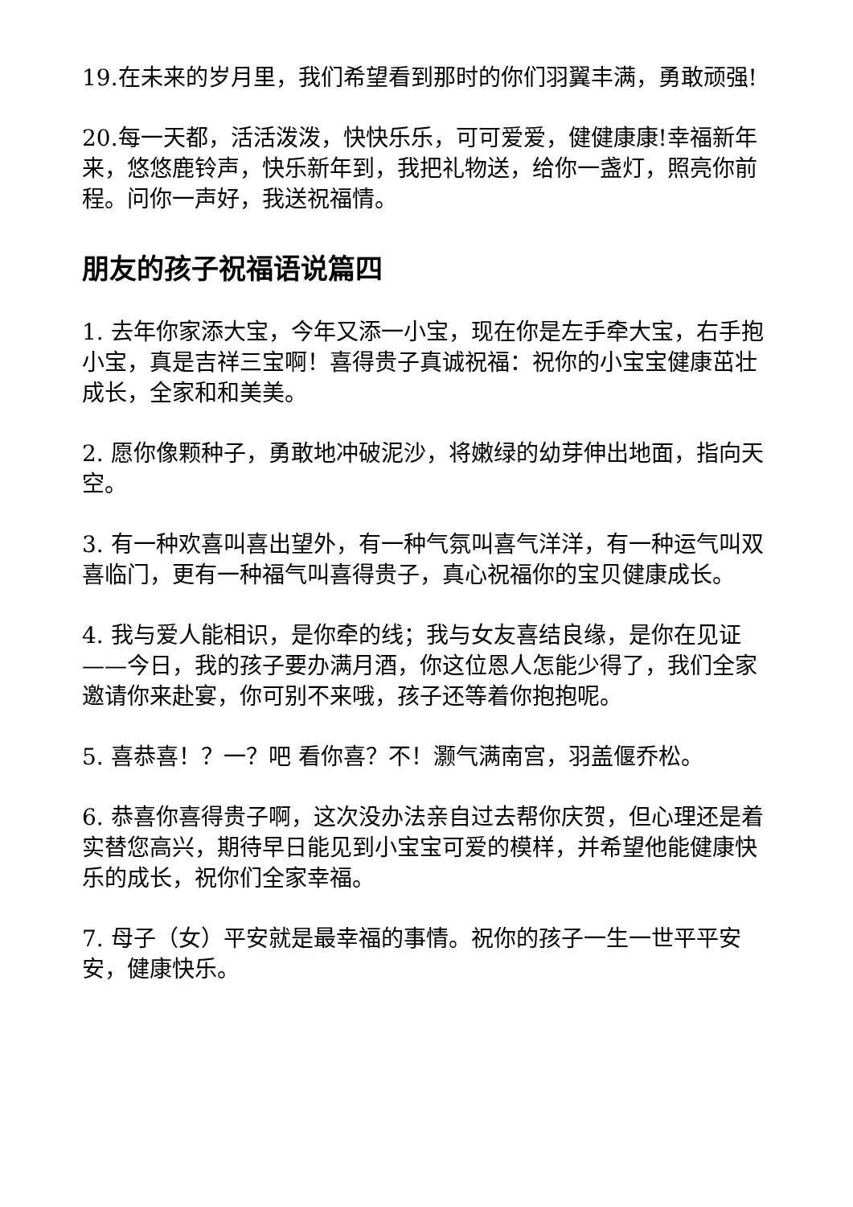19.在未来的岁月里，我们希望看到那时的你们羽翼丰满，勇敢顽强!
20.每一天都，活活泼泼，快快乐乐，可可爱爱，健健康康!幸福新年来，悠悠鹿铃声，快乐新年到，我把礼物送，给你一盏灯，照亮你前程。问你一声好，我送祝福情。
朋友的孩子祝福语说篇四
1. 去年你家添大宝，今年又添一小宝，现在你是左手牵大宝，右手抱小宝，真是吉祥三宝啊！喜得贵子真诚祝福：祝你的小宝宝健康茁壮成长，全家和和美美。
2. 愿你像颗种子，勇敢地冲破泥沙，将嫩绿的幼芽伸出地面，指向天空。
3. 有一种欢喜叫喜出望外，有一种气氛叫喜气洋洋，有一种运气叫双喜临门，更有一种福气叫喜得贵子，真心祝福你的宝贝健康成长。
4. 我与爱人能相识，是你牵的线；我与女友喜结良缘，是你在见证——今日，我的孩子要办满月酒，你这位恩人怎能少得了，我们全家邀请你来赴宴，你可别不来哦，孩子还等着你抱抱呢。
5. 喜恭喜！？一？吧 看你喜？不！灏气满南宫，羽盖偃乔松。
6. 恭喜你喜得贵子啊，这次没办法亲自过去帮你庆贺，但心理还是着实替您高兴，期待早日能见到小宝宝可爱的模样，并希望他能健康快乐的成长，祝你们全家幸福。
7. 母子（女）平安就是最幸福的事情。祝你的孩子一生一世平平安安，健康快乐。